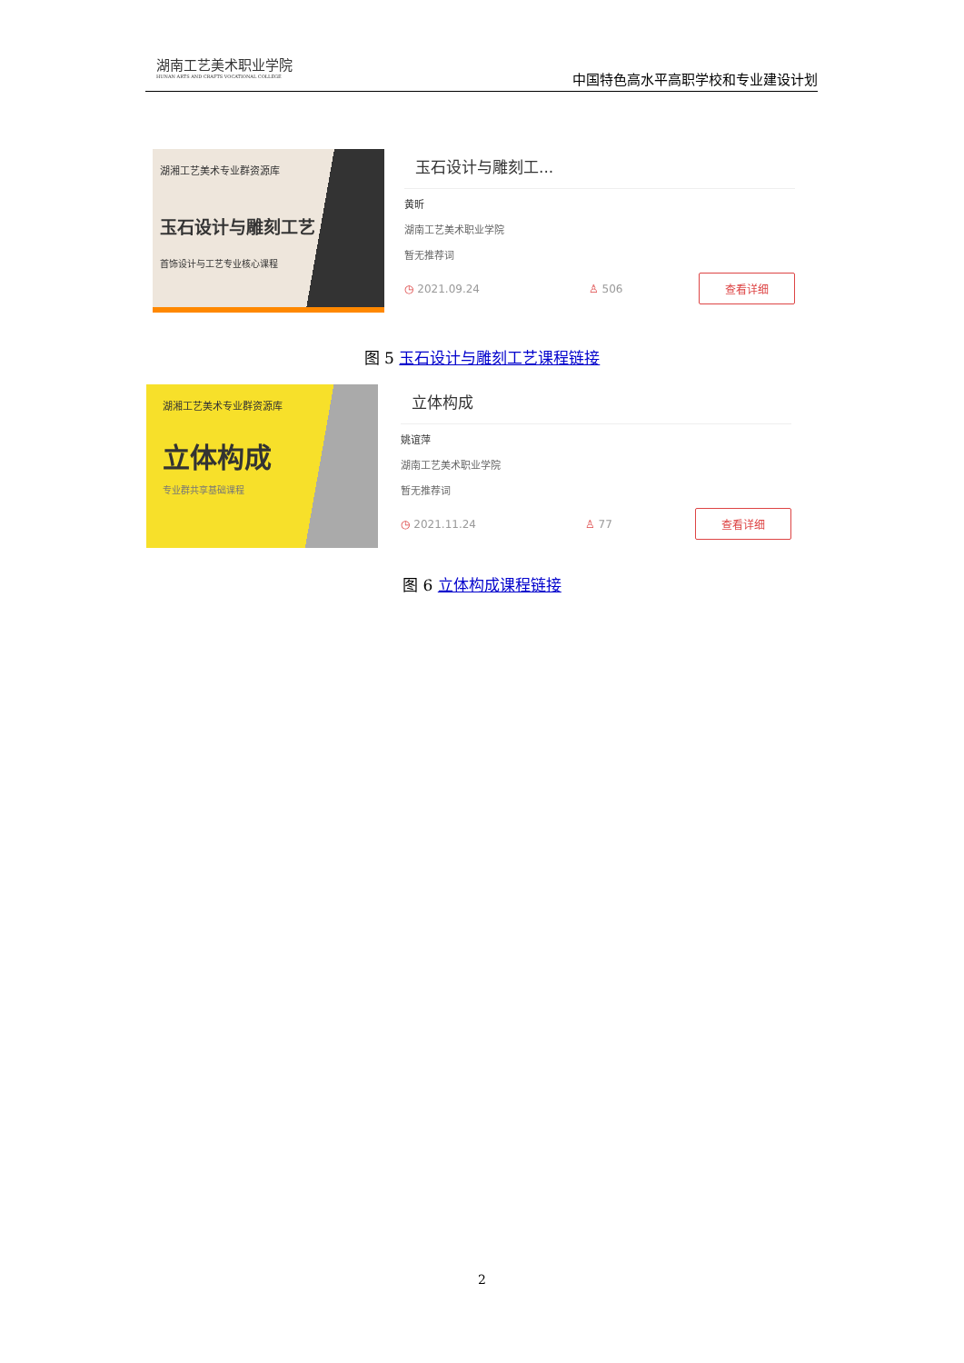湖南工艺美术职业学院
HUNAN ARTS AND CRAFTS VOCATIONAL COLLEGE
中国特色高水平高职学校和专业建设计划
湖湘工艺美术专业群资源库
玉石设计与雕刻工艺
首饰设计与工艺专业核心课程
玉石设计与雕刻工...
黄昕
湖南工艺美术职业学院
暂无推荐词
◷ 2021.09.24 ♙ 506 查看详细
图 5 玉石设计与雕刻工艺课程链接
湖湘工艺美术专业群资源库
立体构成
专业群共享基础课程
立体构成
姚谊萍
湖南工艺美术职业学院
暂无推荐词
◷ 2021.11.24 ♙ 77 查看详细
图 6 立体构成课程链接
2